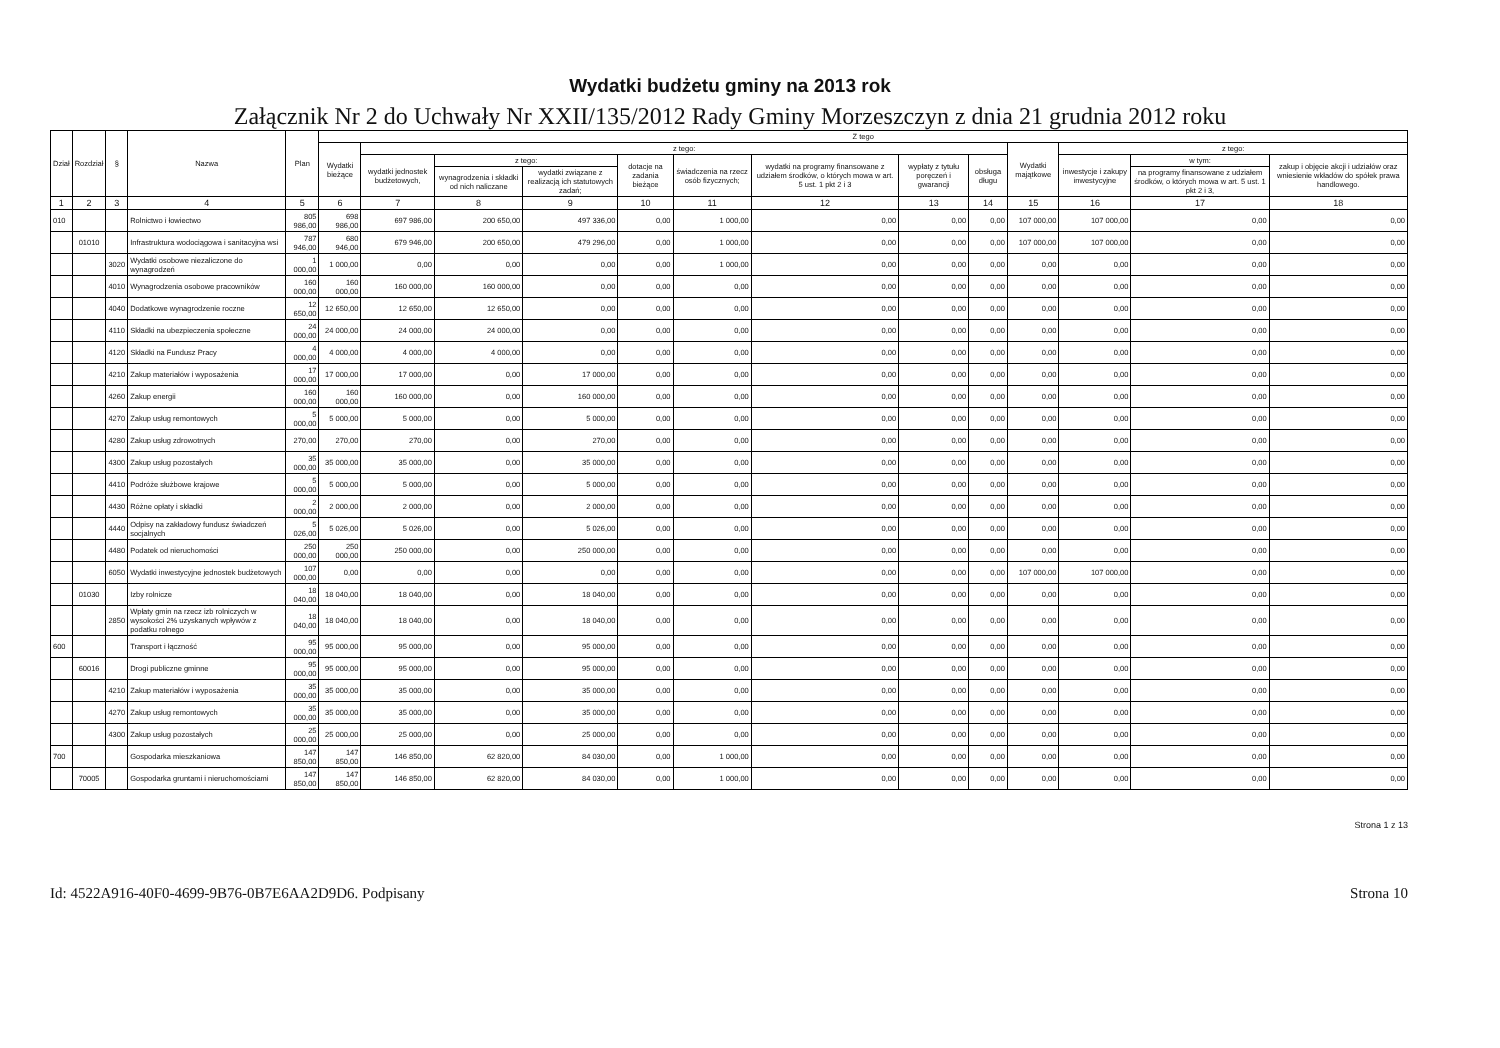Wydatki budżetu gminy na 2013 rok
Załącznik Nr 2 do Uchwały Nr XXII/135/2012 Rady Gminy Morzeszczyn z dnia 21 grudnia 2012 roku
| Dział | Rozdział | § | Nazwa | Plan | Z tego | | | | | | | | | | | | |
| --- | --- | --- | --- | --- | --- | --- | --- | --- | --- | --- | --- | --- | --- | --- | --- | --- | --- |
| | | | | | Wydatki bieżące | z tego: | | | | | | | | Wydatki majątkowe | z tego: | | |
| | | | | | | wydatki jednostek budżetowych, | z tego: | | dotacje na zadania bieżące | świadczenia na rzecz osób fizycznych; | wydatki na programy finansowane z udziałem środków, o których mowa w art. 5 ust. 1 pkt 2 i 3 | wypłaty z tytułu poręczeń i gwarancji | obsługa długu | | inwestycje i zakupy inwestycyjne | w tym: | zakup i objęcie akcji i udziałów oraz wniesienie wkładów do spółek prawa handlowego. |
| | | | | | | | wynagrodzenia i składki od nich naliczane | wydatki związane z realizacją ich statutowych zadań; | | | | | | | | na programy finansowane z udziałem środków, o których mowa w art. 5 ust. 1 pkt 2 i 3, | |
| 1 | 2 | 3 | 4 | 5 | 6 | 7 | 8 | 9 | 10 | 11 | 12 | 13 | 14 | 15 | 16 | 17 | 18 |
| 010 | | | Rolnictwo i łowiectwo | 805 986,00 | 698 986,00 | 697 986,00 | 200 650,00 | 497 336,00 | 0,00 | 1 000,00 | 0,00 | 0,00 | 0,00 | 107 000,00 | 107 000,00 | 0,00 | 0,00 |
| | 01010 | | Infrastruktura wodociągowa i sanitacyjna wsi | 787 946,00 | 680 946,00 | 679 946,00 | 200 650,00 | 479 296,00 | 0,00 | 1 000,00 | 0,00 | 0,00 | 0,00 | 107 000,00 | 107 000,00 | 0,00 | 0,00 |
| | | 3020 | Wydatki osobowe niezaliczone do wynagrodzeń | 1 000,00 | 1 000,00 | 0,00 | 0,00 | 0,00 | 0,00 | 1 000,00 | 0,00 | 0,00 | 0,00 | 0,00 | 0,00 | 0,00 | 0,00 |
| | | 4010 | Wynagrodzenia osobowe pracowników | 160 000,00 | 160 000,00 | 160 000,00 | 160 000,00 | 0,00 | 0,00 | 0,00 | 0,00 | 0,00 | 0,00 | 0,00 | 0,00 | 0,00 | 0,00 |
| | | 4040 | Dodatkowe wynagrodzenie roczne | 12 650,00 | 12 650,00 | 12 650,00 | 12 650,00 | 0,00 | 0,00 | 0,00 | 0,00 | 0,00 | 0,00 | 0,00 | 0,00 | 0,00 | 0,00 |
| | | 4110 | Składki na ubezpieczenia społeczne | 24 000,00 | 24 000,00 | 24 000,00 | 24 000,00 | 0,00 | 0,00 | 0,00 | 0,00 | 0,00 | 0,00 | 0,00 | 0,00 | 0,00 | 0,00 |
| | | 4120 | Składki na Fundusz Pracy | 4 000,00 | 4 000,00 | 4 000,00 | 4 000,00 | 0,00 | 0,00 | 0,00 | 0,00 | 0,00 | 0,00 | 0,00 | 0,00 | 0,00 | 0,00 |
| | | 4210 | Zakup materiałów i wyposażenia | 17 000,00 | 17 000,00 | 17 000,00 | 0,00 | 17 000,00 | 0,00 | 0,00 | 0,00 | 0,00 | 0,00 | 0,00 | 0,00 | 0,00 | 0,00 |
| | | 4260 | Zakup energii | 160 000,00 | 160 000,00 | 160 000,00 | 0,00 | 160 000,00 | 0,00 | 0,00 | 0,00 | 0,00 | 0,00 | 0,00 | 0,00 | 0,00 | 0,00 |
| | | 4270 | Zakup usług remontowych | 5 000,00 | 5 000,00 | 5 000,00 | 0,00 | 5 000,00 | 0,00 | 0,00 | 0,00 | 0,00 | 0,00 | 0,00 | 0,00 | 0,00 | 0,00 |
| | | 4280 | Zakup usług zdrowotnych | 270,00 | 270,00 | 270,00 | 0,00 | 270,00 | 0,00 | 0,00 | 0,00 | 0,00 | 0,00 | 0,00 | 0,00 | 0,00 | 0,00 |
| | | 4300 | Zakup usług pozostałych | 35 000,00 | 35 000,00 | 35 000,00 | 0,00 | 35 000,00 | 0,00 | 0,00 | 0,00 | 0,00 | 0,00 | 0,00 | 0,00 | 0,00 | 0,00 |
| | | 4410 | Podróże służbowe krajowe | 5 000,00 | 5 000,00 | 5 000,00 | 0,00 | 5 000,00 | 0,00 | 0,00 | 0,00 | 0,00 | 0,00 | 0,00 | 0,00 | 0,00 | 0,00 |
| | | 4430 | Różne opłaty i składki | 2 000,00 | 2 000,00 | 2 000,00 | 0,00 | 2 000,00 | 0,00 | 0,00 | 0,00 | 0,00 | 0,00 | 0,00 | 0,00 | 0,00 | 0,00 |
| | | 4440 | Odpisy na zakładowy fundusz świadczeń socjalnych | 5 026,00 | 5 026,00 | 5 026,00 | 0,00 | 5 026,00 | 0,00 | 0,00 | 0,00 | 0,00 | 0,00 | 0,00 | 0,00 | 0,00 | 0,00 |
| | | 4480 | Podatek od nieruchomości | 250 000,00 | 250 000,00 | 250 000,00 | 0,00 | 250 000,00 | 0,00 | 0,00 | 0,00 | 0,00 | 0,00 | 0,00 | 0,00 | 0,00 | 0,00 |
| | | 6050 | Wydatki inwestycyjne jednostek budżetowych | 107 000,00 | 0,00 | 0,00 | 0,00 | 0,00 | 0,00 | 0,00 | 0,00 | 0,00 | 0,00 | 107 000,00 | 107 000,00 | 0,00 | 0,00 |
| | 01030 | | Izby rolnicze | 18 040,00 | 18 040,00 | 18 040,00 | 0,00 | 18 040,00 | 0,00 | 0,00 | 0,00 | 0,00 | 0,00 | 0,00 | 0,00 | 0,00 | 0,00 |
| | | 2850 | Wpłaty gmin na rzecz izb rolniczych w wysokości 2% uzyskanych wpływów z podatku rolnego | 18 040,00 | 18 040,00 | 18 040,00 | 0,00 | 18 040,00 | 0,00 | 0,00 | 0,00 | 0,00 | 0,00 | 0,00 | 0,00 | 0,00 | 0,00 |
| 600 | | | Transport i łączność | 95 000,00 | 95 000,00 | 95 000,00 | 0,00 | 95 000,00 | 0,00 | 0,00 | 0,00 | 0,00 | 0,00 | 0,00 | 0,00 | 0,00 | 0,00 |
| | 60016 | | Drogi publiczne gminne | 95 000,00 | 95 000,00 | 95 000,00 | 0,00 | 95 000,00 | 0,00 | 0,00 | 0,00 | 0,00 | 0,00 | 0,00 | 0,00 | 0,00 | 0,00 |
| | | 4210 | Zakup materiałów i wyposażenia | 35 000,00 | 35 000,00 | 35 000,00 | 0,00 | 35 000,00 | 0,00 | 0,00 | 0,00 | 0,00 | 0,00 | 0,00 | 0,00 | 0,00 | 0,00 |
| | | 4270 | Zakup usług remontowych | 35 000,00 | 35 000,00 | 35 000,00 | 0,00 | 35 000,00 | 0,00 | 0,00 | 0,00 | 0,00 | 0,00 | 0,00 | 0,00 | 0,00 | 0,00 |
| | | 4300 | Zakup usług pozostałych | 25 000,00 | 25 000,00 | 25 000,00 | 0,00 | 25 000,00 | 0,00 | 0,00 | 0,00 | 0,00 | 0,00 | 0,00 | 0,00 | 0,00 | 0,00 |
| 700 | | | Gospodarka mieszkaniowa | 147 850,00 | 147 850,00 | 146 850,00 | 62 820,00 | 84 030,00 | 0,00 | 1 000,00 | 0,00 | 0,00 | 0,00 | 0,00 | 0,00 | 0,00 | 0,00 |
| | 70005 | | Gospodarka gruntami i nieruchomościami | 147 850,00 | 147 850,00 | 146 850,00 | 62 820,00 | 84 030,00 | 0,00 | 1 000,00 | 0,00 | 0,00 | 0,00 | 0,00 | 0,00 | 0,00 | 0,00 |
Strona 1 z 13
Id: 4522A916-40F0-4699-9B76-0B7E6AA2D9D6. Podpisany Strona 10